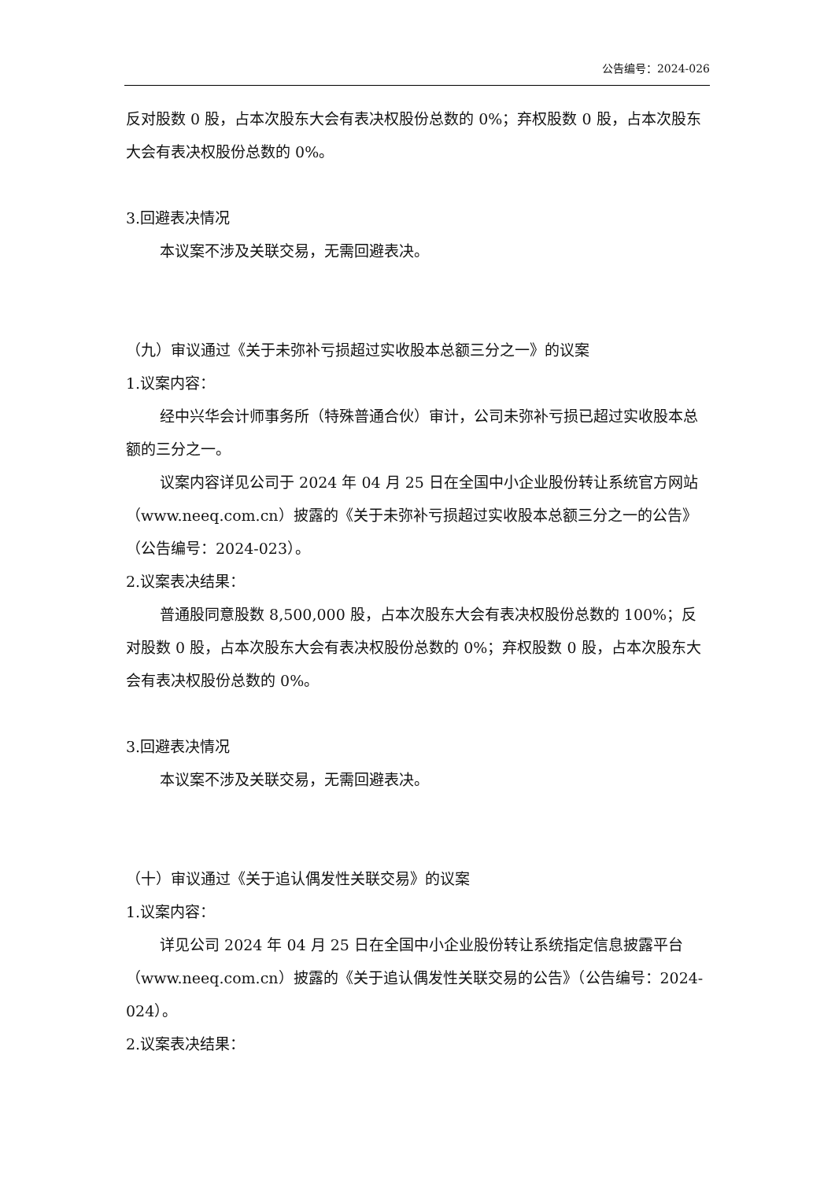公告编号：2024-026
反对股数 0 股，占本次股东大会有表决权股份总数的 0%；弃权股数 0 股，占本次股东大会有表决权股份总数的 0%。
3.回避表决情况
本议案不涉及关联交易，无需回避表决。
（九）审议通过《关于未弥补亏损超过实收股本总额三分之一》的议案
1.议案内容：
经中兴华会计师事务所（特殊普通合伙）审计，公司未弥补亏损已超过实收股本总额的三分之一。
议案内容详见公司于 2024 年 04 月 25 日在全国中小企业股份转让系统官方网站（www.neeq.com.cn）披露的《关于未弥补亏损超过实收股本总额三分之一的公告》（公告编号：2024-023）。
2.议案表决结果：
普通股同意股数 8,500,000 股，占本次股东大会有表决权股份总数的 100%；反对股数 0 股，占本次股东大会有表决权股份总数的 0%；弃权股数 0 股，占本次股东大会有表决权股份总数的 0%。
3.回避表决情况
本议案不涉及关联交易，无需回避表决。
（十）审议通过《关于追认偶发性关联交易》的议案
1.议案内容：
详见公司 2024 年 04 月 25 日在全国中小企业股份转让系统指定信息披露平台（www.neeq.com.cn）披露的《关于追认偶发性关联交易的公告》（公告编号：2024-024）。
2.议案表决结果：